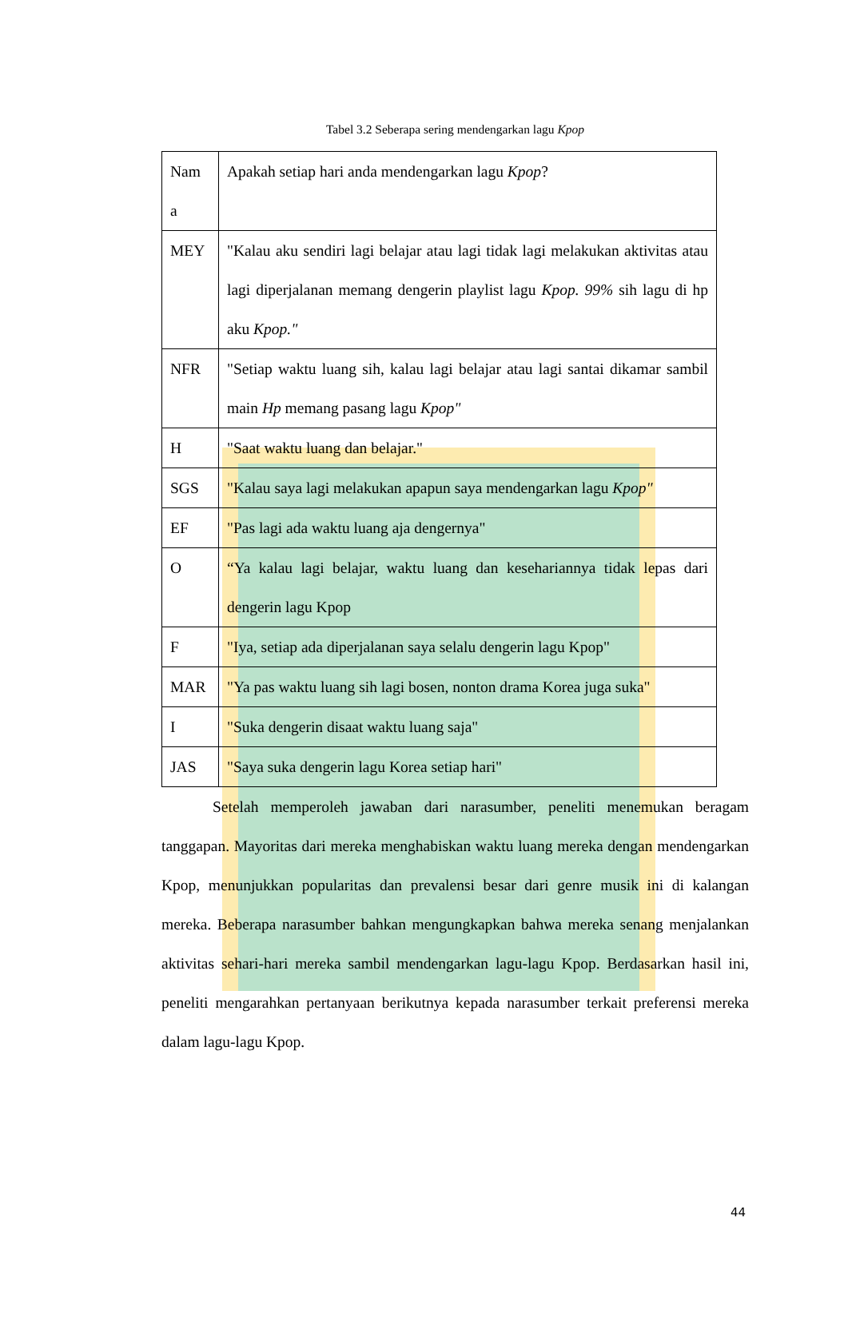Tabel 3.2 Seberapa sering mendengarkan lagu Kpop
| Nam a | Apakah setiap hari anda mendengarkan lagu Kpop ? |
| MEY | "Kalau aku sendiri lagi belajar atau lagi tidak lagi melakukan aktivitas atau lagi diperjalanan memang dengerin playlist lagu Kpop. 99% sih lagu di hp aku Kpop." |
| NFR | "Setiap waktu luang sih, kalau lagi belajar atau lagi santai dikamar sambil main Hp memang pasang lagu Kpop" |
| H | "Saat waktu luang dan belajar." |
| SGS | "Kalau saya lagi melakukan apapun saya mendengarkan lagu Kpop" |
| EF | "Pas lagi ada waktu luang aja dengernya" |
| O | “Ya kalau lagi belajar, waktu luang dan kesehariannya tidak lepas dari dengerin lagu Kpop |
| F | "Iya, setiap ada diperjalanan saya selalu dengerin lagu Kpop" |
| MAR | "Ya pas waktu luang sih lagi bosen, nonton drama Korea juga suka" |
| I | "Suka dengerin disaat waktu luang saja" |
| JAS | "Saya suka dengerin lagu Korea setiap hari" |
Setelah memperoleh jawaban dari narasumber, peneliti menemukan beragam tanggapan. Mayoritas dari mereka menghabiskan waktu luang mereka dengan mendengarkan Kpop, menunjukkan popularitas dan prevalensi besar dari genre musik ini di kalangan mereka. Beberapa narasumber bahkan mengungkapkan bahwa mereka senang menjalankan aktivitas sehari-hari mereka sambil mendengarkan lagu-lagu Kpop. Berdasarkan hasil ini, peneliti mengarahkan pertanyaan berikutnya kepada narasumber terkait preferensi mereka dalam lagu-lagu Kpop.
44